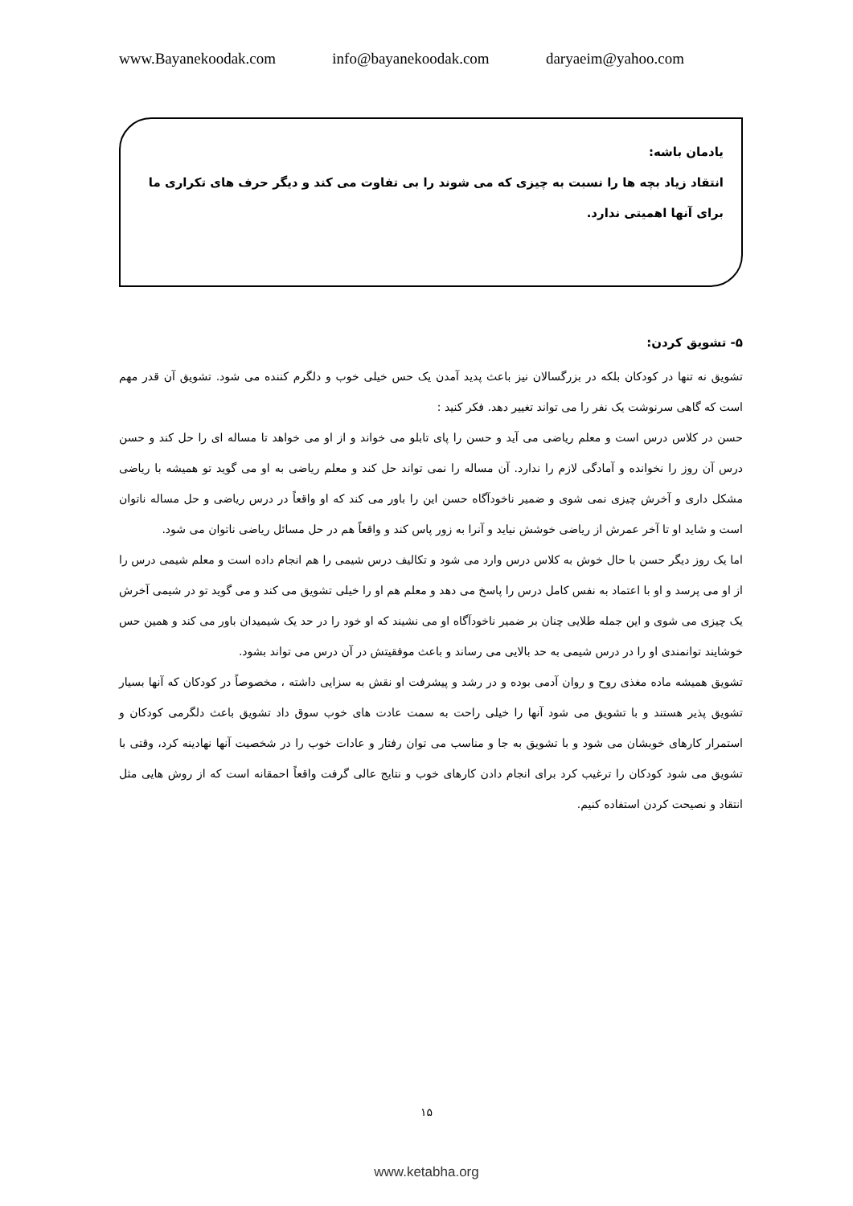www.Bayanekoodak.com info@bayanekoodak.com daryaeim@yahoo.com
یادمان باشه:
انتقاد زیاد بچه ها را نسبت به چیزی که می شوند را بی تفاوت می کند و دیگر حرف های تکراری ما برای آنها اهمیتی ندارد.
۵- تشویق کردن:
تشویق نه تنها در کودکان بلکه در بزرگسالان نیز باعث پدید آمدن یک حس خیلی خوب و دلگرم کننده می شود. تشویق آن قدر مهم است که گاهی سرنوشت یک نفر را می تواند تغییر دهد. فکر کنید :
حسن در کلاس درس است و معلم ریاضی می آید و حسن را پای تابلو می خواند و از او می خواهد تا مساله ای را حل کند و حسن درس آن روز را نخوانده و آمادگی لازم را ندارد. آن مساله را نمی تواند حل کند و معلم ریاضی به او می گوید تو همیشه با ریاضی مشکل داری و آخرش چیزی نمی شوی و ضمیر ناخودآگاه حسن این را باور می کند که او واقعاً در درس ریاضی و حل مساله ناتوان است و شاید او تا آخر عمرش از ریاضی خوشش نیاید و آنرا به زور پاس کند و واقعاً هم در حل مسائل ریاضی ناتوان می شود.
اما یک روز دیگر حسن با حال خوش به کلاس درس وارد می شود و تکالیف درس شیمی را هم انجام داده است و معلم شیمی درس را از او می پرسد و او با اعتماد به نفس کامل درس را پاسخ می دهد و معلم هم او را خیلی تشویق می کند و می گوید تو در شیمی آخرش یک چیزی می شوی و این جمله طلایی چنان بر ضمیر ناخودآگاه او می نشیند که او خود را در حد یک شیمیدان باور می کند و همین حس خوشایند توانمندی او را در درس شیمی به حد بالایی می رساند و باعث موفقیتش در آن درس می تواند بشود.
تشویق همیشه ماده مغذی روح و روان آدمی بوده و در رشد و پیشرفت او نقش به سزایی داشته ، مخصوصاً در کودکان که آنها بسیار تشویق پذیر هستند و با تشویق می شود آنها را خیلی راحت به سمت عادت های خوب سوق داد تشویق باعث دلگرمی کودکان و استمرار کارهای خوبشان می شود و با تشویق به جا و مناسب می توان رفتار و عادات خوب را در شخصیت آنها نهادینه کرد، وقتی با تشویق می شود کودکان را ترغیب کرد برای انجام دادن کارهای خوب و نتایج عالی گرفت واقعاً احمقانه است که از روش هایی مثل انتقاد و نصیحت کردن استفاده کنیم.
۱۵
www.ketabha.org